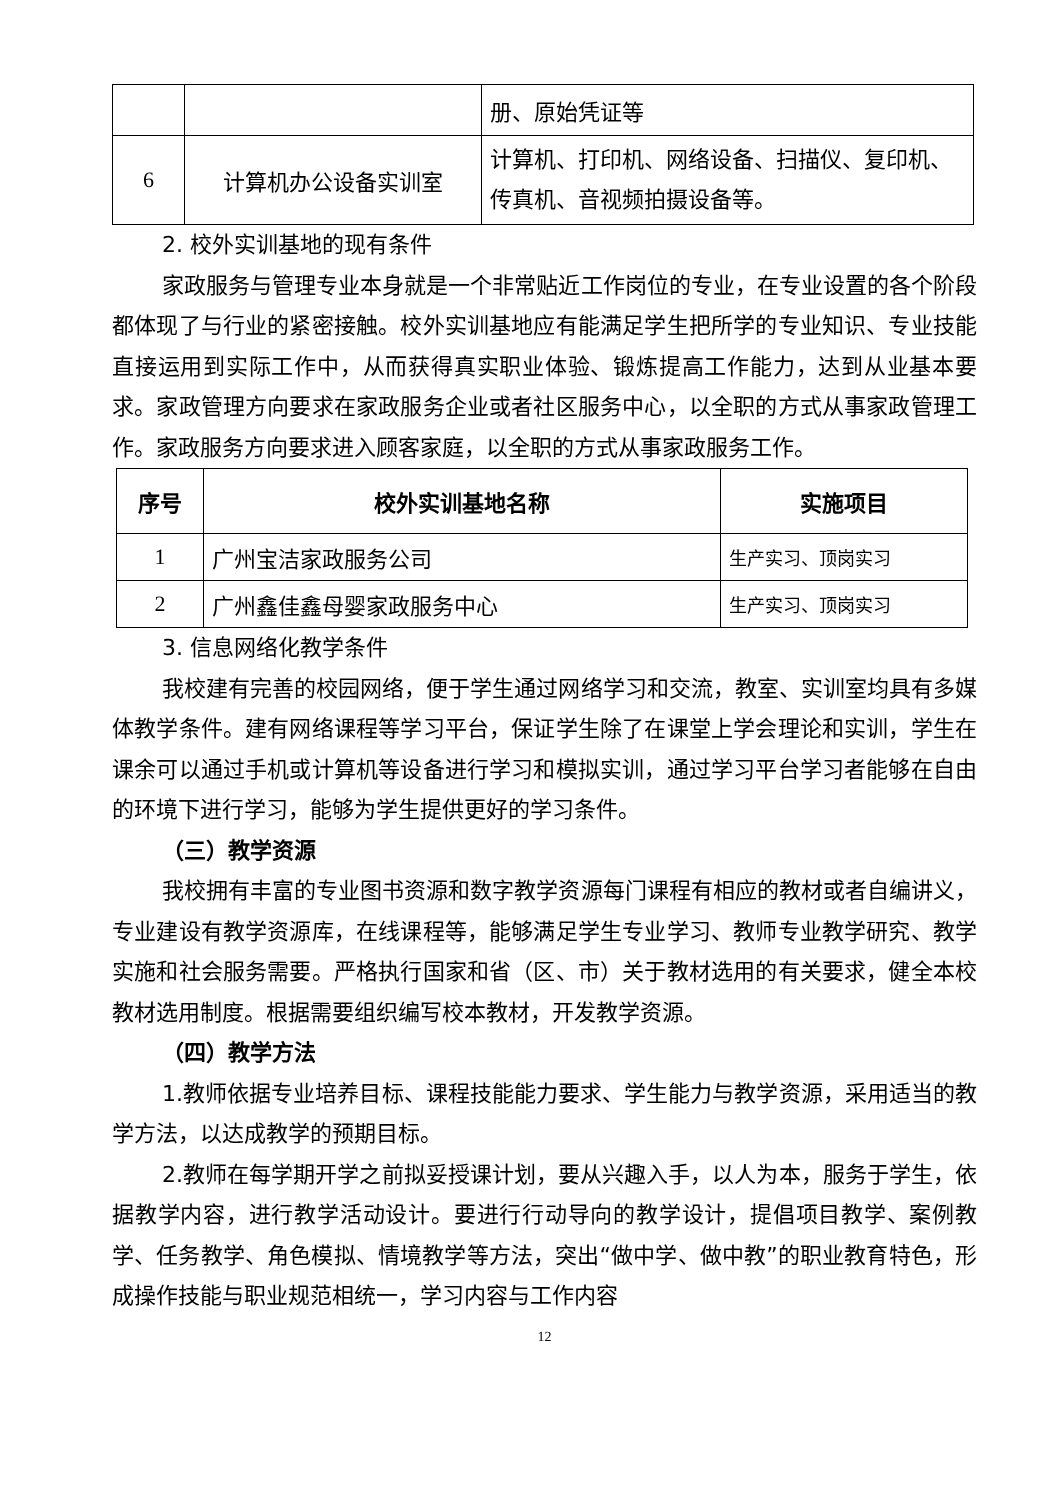| | | 册、原始凭证等 |
| 6 | 计算机办公设备实训室 | 计算机、打印机、网络设备、扫描仪、复印机、传真机、音视频拍摄设备等。 |
2. 校外实训基地的现有条件
家政服务与管理专业本身就是一个非常贴近工作岗位的专业，在专业设置的各个阶段都体现了与行业的紧密接触。校外实训基地应有能满足学生把所学的专业知识、专业技能直接运用到实际工作中，从而获得真实职业体验、锻炼提高工作能力，达到从业基本要求。家政管理方向要求在家政服务企业或者社区服务中心，以全职的方式从事家政管理工作。家政服务方向要求进入顾客家庭，以全职的方式从事家政服务工作。
| 序号 | 校外实训基地名称 | 实施项目 |
| --- | --- | --- |
| 1 | 广州宝洁家政服务公司 | 生产实习、顶岗实习 |
| 2 | 广州鑫佳鑫母婴家政服务中心 | 生产实习、顶岗实习 |
3. 信息网络化教学条件
我校建有完善的校园网络，便于学生通过网络学习和交流，教室、实训室均具有多媒体教学条件。建有网络课程等学习平台，保证学生除了在课堂上学会理论和实训，学生在课余可以通过手机或计算机等设备进行学习和模拟实训，通过学习平台学习者能够在自由的环境下进行学习，能够为学生提供更好的学习条件。
（三）教学资源
我校拥有丰富的专业图书资源和数字教学资源每门课程有相应的教材或者自编讲义，专业建设有教学资源库，在线课程等，能够满足学生专业学习、教师专业教学研究、教学实施和社会服务需要。严格执行国家和省（区、市）关于教材选用的有关要求，健全本校教材选用制度。根据需要组织编写校本教材，开发教学资源。
（四）教学方法
1.教师依据专业培养目标、课程技能能力要求、学生能力与教学资源，采用适当的教学方法，以达成教学的预期目标。
2.教师在每学期开学之前拟妥授课计划，要从兴趣入手，以人为本，服务于学生，依据教学内容，进行教学活动设计。要进行行动导向的教学设计，提倡项目教学、案例教学、任务教学、角色模拟、情境教学等方法，突出“做中学、做中教”的职业教育特色，形成操作技能与职业规范相统一，学习内容与工作内容
12